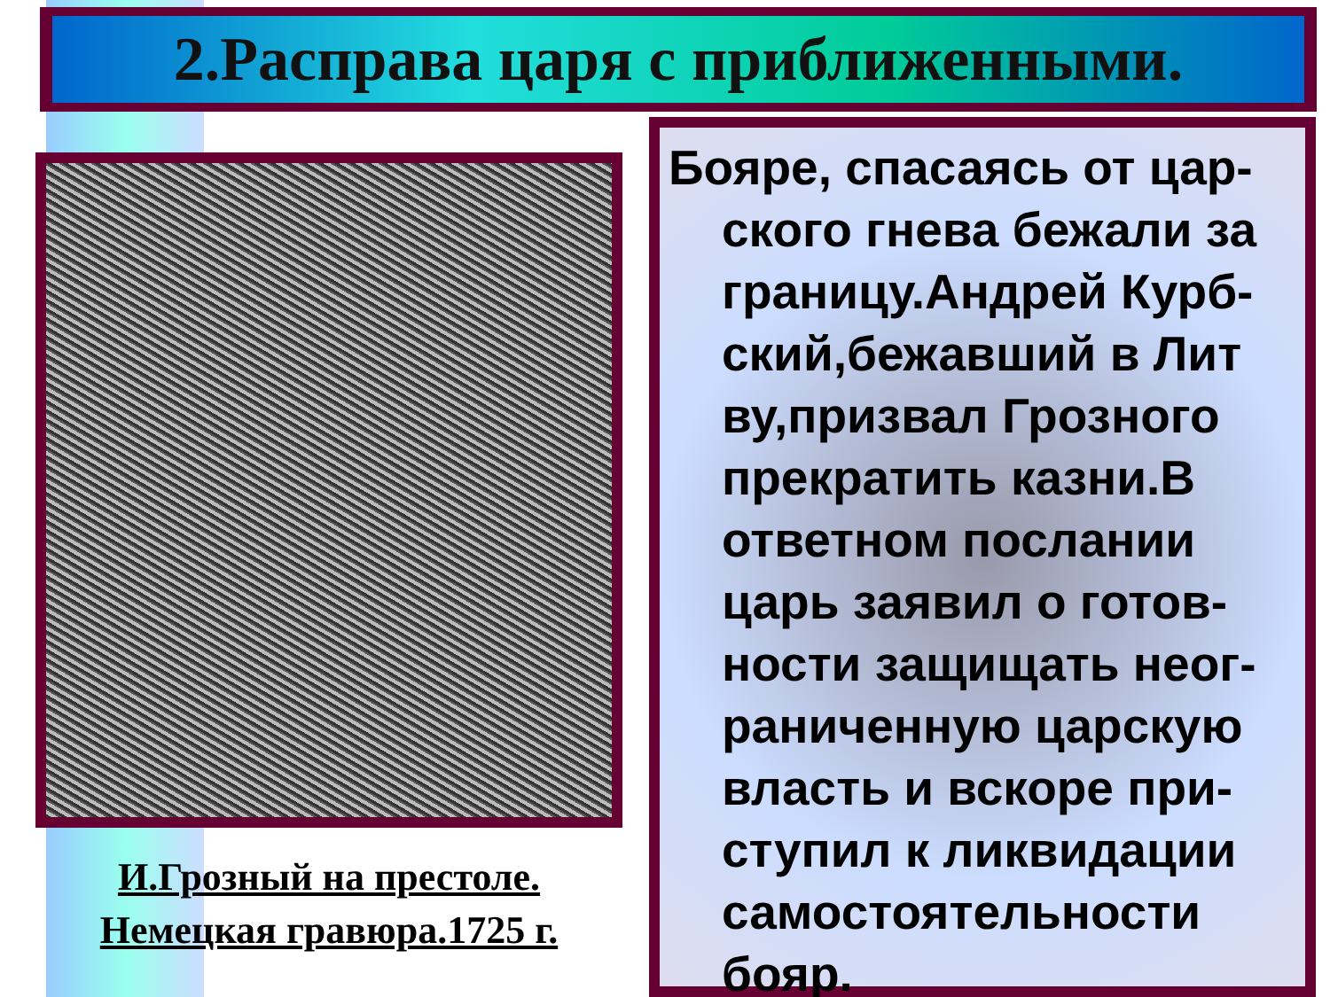2.Расправа царя с приближенными.
И.Грозный на престоле.
Немецкая гравюра.1725 г.
Бояре, спасаясь от цар-ского гнева бежали за границу.Андрей Курб-ский,бежавший в Лит ву,призвал Грозного прекратить казни.В ответном послании царь заявил о готов-ности защищать неог-раниченную царскую власть и вскоре при-ступил к ликвидации самостоятельности бояр.